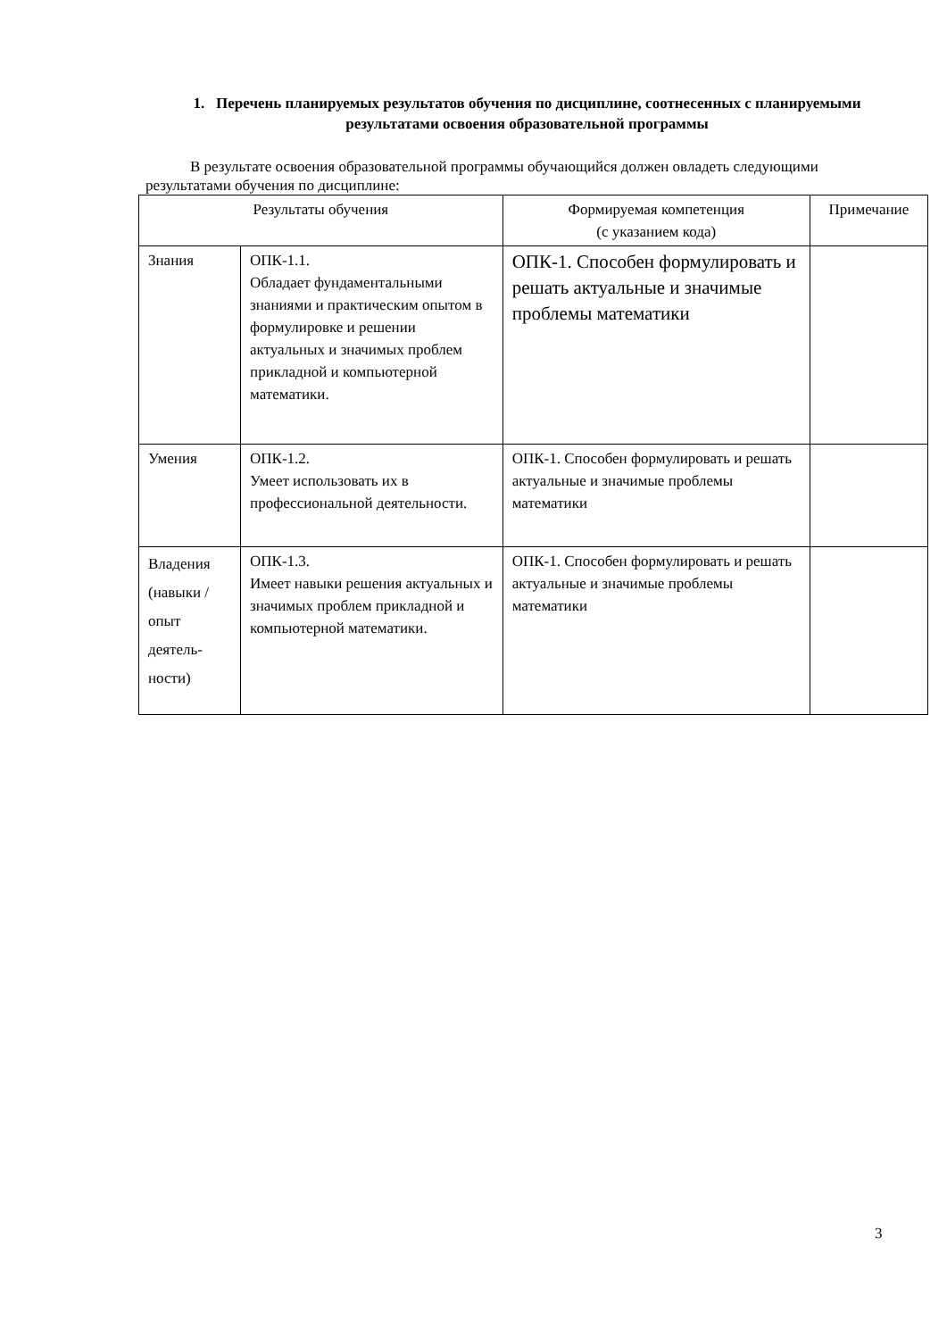1. Перечень планируемых результатов обучения по дисциплине, соотнесенных с планируемыми результатами освоения образовательной программы
В результате освоения образовательной программы обучающийся должен овладеть следующими результатами обучения по дисциплине:
| Результаты обучения | | Формируемая компетенция (с указанием кода) | Примечание |
| --- | --- | --- | --- |
| Знания | ОПК-1.1. Обладает фундаментальными знаниями и практическим опытом в формулировке и решении актуальных и значимых проблем прикладной и компьютерной математики. | ОПК-1. Способен формулировать и решать актуальные и значимые проблемы математики | |
| Умения | ОПК-1.2. Умеет использовать их в профессиональной деятельности. | ОПК-1. Способен формулировать и решать актуальные и значимые проблемы математики | |
| Владения (навыки / опыт деятель-ности) | ОПК-1.3. Имеет навыки решения актуальных и значимых проблем прикладной и компьютерной математики. | ОПК-1. Способен формулировать и решать актуальные и значимые проблемы математики | |
3